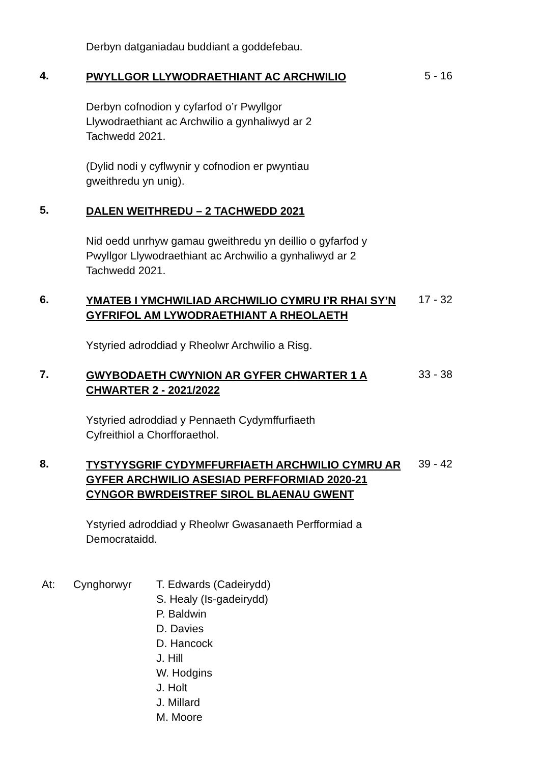Derbyn datganiadau buddiant a goddefebau.
4.
PWYLLGOR LLYWODRAETHIANT AC ARCHWILIO
5 - 16
Derbyn cofnodion y cyfarfod o’r Pwyllgor
Llywodraethiant ac Archwilio a gynhaliwyd ar 2
Tachwedd 2021.
(Dylid nodi y cyflwynir y cofnodion er pwyntiau
gweithredu yn unig).
5.
DALEN WEITHREDU – 2 TACHWEDD 2021
Nid oedd unrhyw gamau gweithredu yn deillio o gyfarfod y Pwyllgor Llywodraethiant ac Archwilio a gynhaliwyd ar 2 Tachwedd 2021.
6.
YMATEB I YMCHWILIAD ARCHWILIO CYMRU I’R RHAI SY’N GYFRIFOL AM LYWODRAETHIANT A RHEOLAETH
17 - 32
Ystyried adroddiad y Rheolwr Archwilio a Risg.
7.
GWYBODAETH CWYNION AR GYFER CHWARTER 1 A CHWARTER 2 - 2021/2022
33 - 38
Ystyried adroddiad y Pennaeth Cydymffurfiaeth
Cyfreithiol a Chorfforaethol.
8.
TYSTYYSGRIF CYDYMFFURFIAETH ARCHWILIO CYMRU AR GYFER ARCHWILIO ASESIAD PERFFORMIAD 2020-21 CYNGOR BWRDEISTREF SIROL BLAENAU GWENT
39 - 42
Ystyried adroddiad y Rheolwr Gwasanaeth Perfformiad a Democrataidd.
At: Cynghorwyr T. Edwards (Cadeirydd)
S. Healy (Is-gadeirydd)
P. Baldwin
D. Davies
D. Hancock
J. Hill
W. Hodgins
J. Holt
J. Millard
M. Moore